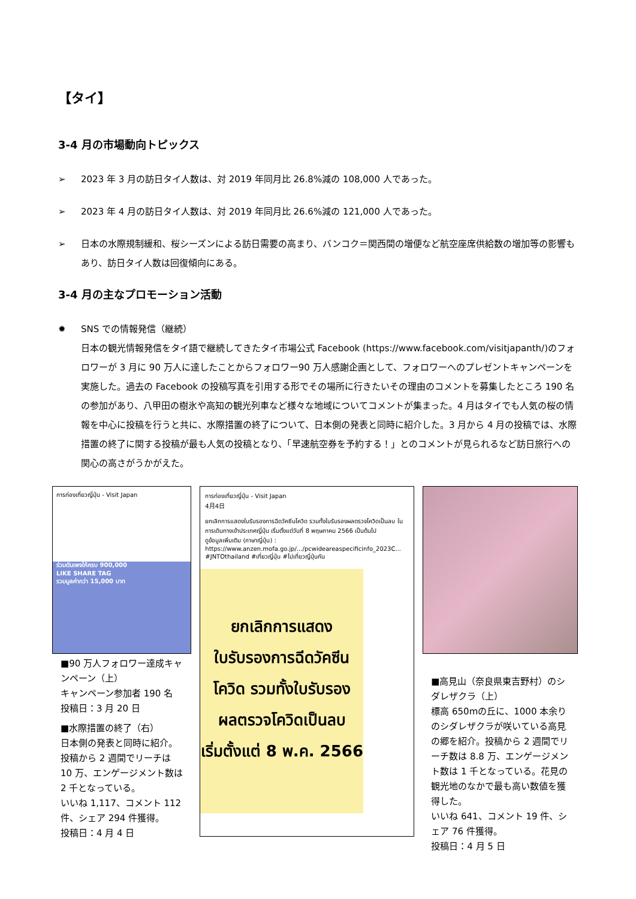【タイ】
3-4 月の市場動向トピックス
➢ 2023 年 3 月の訪日タイ人数は、対 2019 年同月比 26.8%減の 108,000 人であった。
➢ 2023 年 4 月の訪日タイ人数は、対 2019 年同月比 26.6%減の 121,000 人であった。
➢ 日本の水際規制緩和、桜シーズンによる訪日需要の高まり、バンコク＝関西間の増便など航空座席供給数の増加等の影響もあり、訪日タイ人数は回復傾向にある。
3-4 月の主なプロモーション活動
✹ SNS での情報発信（継続）
日本の観光情報発信をタイ語で継続してきたタイ市場公式 Facebook (https://www.facebook.com/visitjapanth/)のフォロワーが 3 月に 90 万人に達したことからフォロワー90 万人感謝企画として、フォロワーへのプレゼントキャンペーンを実施した。過去の Facebook の投稿写真を引用する形でその場所に行きたいその理由のコメントを募集したところ 190 名の参加があり、八甲田の樹氷や高知の観光列車など様々な地域についてコメントが集まった。4 月はタイでも人気の桜の情報を中心に投稿を行うと共に、水際措置の終了について、日本側の発表と同時に紹介した。3 月から 4 月の投稿では、水際措置の終了に関する投稿が最も人気の投稿となり、「早速航空券を予約する！」とのコメントが見られるなど訪日旅行への関心の高さがうかがえた。
การท่องเที่ยวญี่ปุ่น - Visit Japan
ร่วมดันเพจให้ครบ 900,000
LIKE SHARE TAG
รวมมูลค่ากว่า 15,000 บาท
■90 万人フォロワー達成キャンペーン（上）
キャンペーン参加者 190 名
投稿日：3 月 20 日
■水際措置の終了（右）
日本側の発表と同時に紹介。投稿から 2 週間でリーチは 10 万、エンゲージメント数は 2 千となっている。
いいね 1,117、コメント 112 件、シェア 294 件獲得。
投稿日：4 月 4 日
การท่องเที่ยวญี่ปุ่น - Visit Japan
4月4日
ยกเลิกการแสดงใบรับรองการฉีดวัคซีนโควิด รวมทั้งใบรับรองผลตรวจโควิดเป็นลบ ในการเดินทางเข้าประเทศญี่ปุ่น เริ่มตั้งแต่วันที่ 8 พฤษภาคม 2566 เป็นต้นไป
ดูข้อมูลเพิ่มเติม (ภาษาญี่ปุ่น) : https://www.anzen.mofa.go.jp/.../pcwideareaspecificinfo_2023C...
#JNTOthailand #เที่ยวญี่ปุ่น #ไปเที่ยวญี่ปุ่นกัน
ยกเลิกการแสดง
ใบรับรองการฉีดวัคซีน
โควิด รวมทั้งใบรับรอง
ผลตรวจโควิดเป็นลบ
เริ่มตั้งแต่ 8 พ.ค. 2566
■高見山（奈良県東吉野村）のシダレザクラ（上）
標高 650mの丘に、1000 本余りのシダレザクラが咲いている高見の郷を紹介。投稿から 2 週間でリーチ数は 8.8 万、エンゲージメント数は 1 千となっている。花見の観光地のなかで最も高い数値を獲得した。
いいね 641、コメント 19 件、シェア 76 件獲得。
投稿日：4 月 5 日